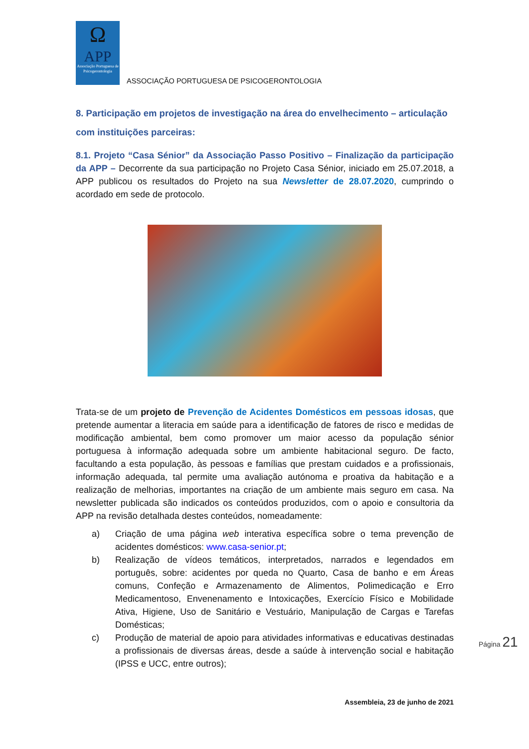Ω
APP
Associação Portuguesa de Psicogerontologia
ASSOCIAÇÃO PORTUGUESA DE PSICOGERONTOLOGIA
8. Participação em projetos de investigação na área do envelhecimento – articulação com instituições parceiras:
8.1. Projeto “Casa Sénior” da Associação Passo Positivo – Finalização da participação da APP – Decorrente da sua participação no Projeto Casa Sénior, iniciado em 25.07.2018, a APP publicou os resultados do Projeto na sua Newsletter de 28.07.2020, cumprindo o acordado em sede de protocolo.
Trata-se de um projeto de Prevenção de Acidentes Domésticos em pessoas idosas, que pretende aumentar a literacia em saúde para a identificação de fatores de risco e medidas de modificação ambiental, bem como promover um maior acesso da população sénior portuguesa à informação adequada sobre um ambiente habitacional seguro. De facto, facultando a esta população, às pessoas e famílias que prestam cuidados e a profissionais, informação adequada, tal permite uma avaliação autónoma e proativa da habitação e a realização de melhorias, importantes na criação de um ambiente mais seguro em casa. Na newsletter publicada são indicados os conteúdos produzidos, com o apoio e consultoria da APP na revisão detalhada destes conteúdos, nomeadamente:
a) Criação de uma página web interativa específica sobre o tema prevenção de acidentes domésticos: www.casa-senior.pt;
b) Realização de vídeos temáticos, interpretados, narrados e legendados em português, sobre: acidentes por queda no Quarto, Casa de banho e em Áreas comuns, Confeção e Armazenamento de Alimentos, Polimedicação e Erro Medicamentoso, Envenenamento e Intoxicações, Exercício Físico e Mobilidade Ativa, Higiene, Uso de Sanitário e Vestuário, Manipulação de Cargas e Tarefas Domésticas;
c) Produção de material de apoio para atividades informativas e educativas destinadas a profissionais de diversas áreas, desde a saúde à intervenção social e habitação (IPSS e UCC, entre outros);
Assembleia, 23 de junho de 2021
Página 21